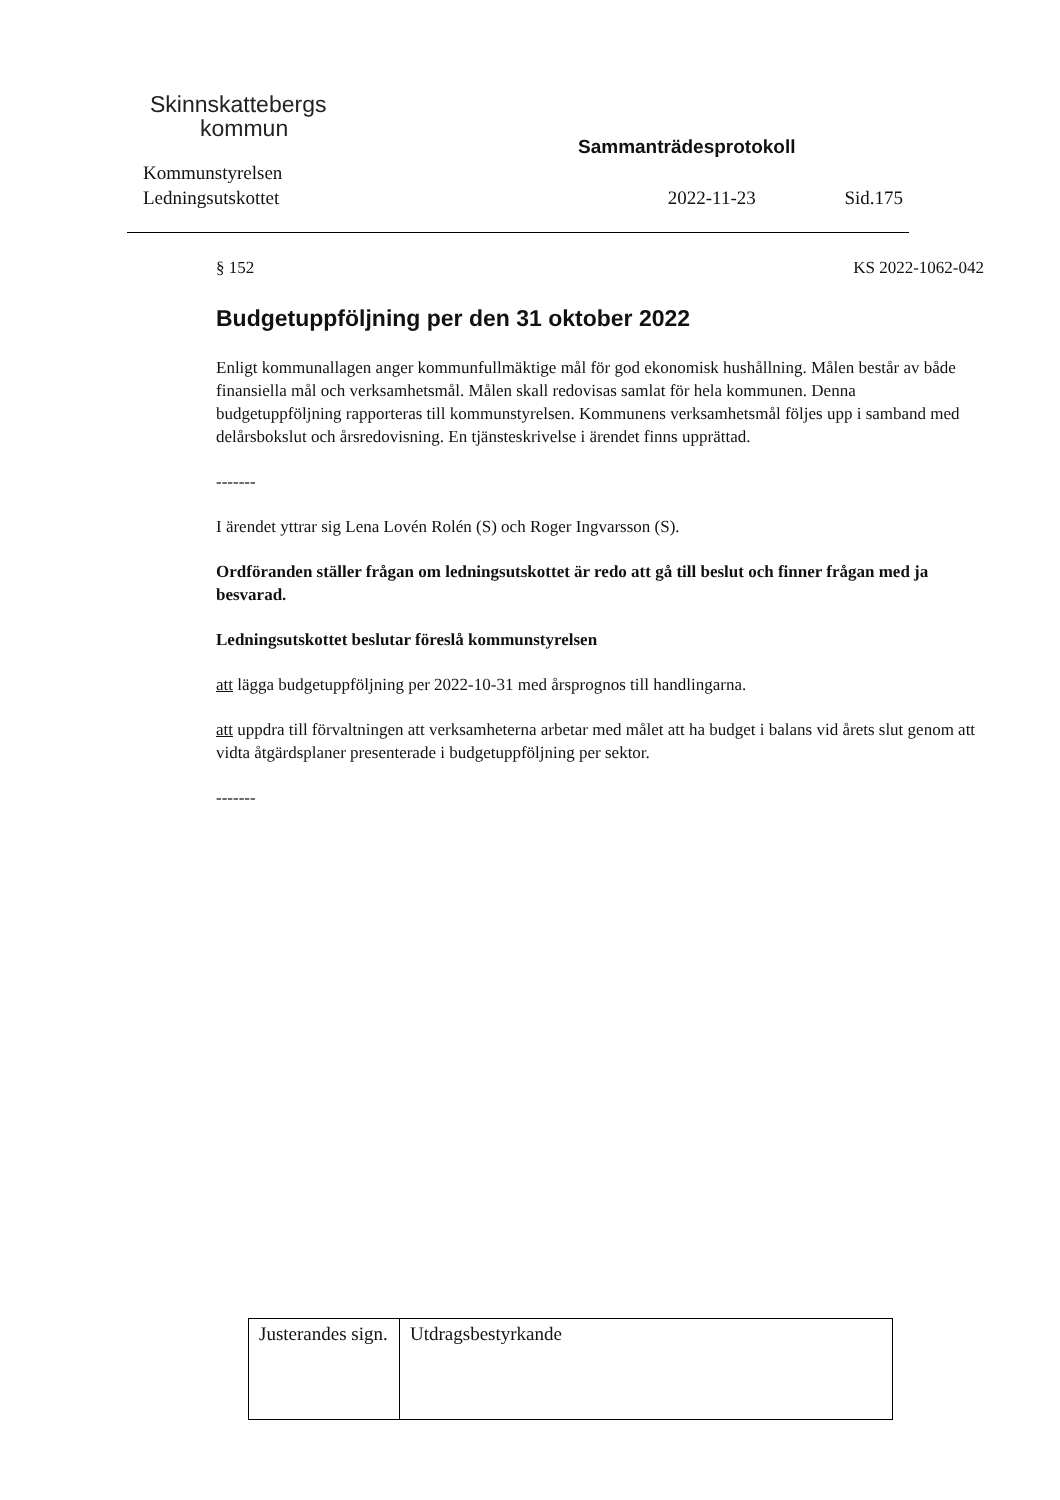Skinnskattebergs
kommun
Sammanträdesprotokoll
Kommunstyrelsen
Ledningsutskottet 2022-11-23 Sid.175
§ 152 KS 2022-1062-042
Budgetuppföljning per den 31 oktober 2022
Enligt kommunallagen anger kommunfullmäktige mål för god ekonomisk hushållning. Målen består av både finansiella mål och verksamhetsmål. Målen skall redovisas samlat för hela kommunen. Denna budgetuppföljning rapporteras till kommunstyrelsen. Kommunens verksamhetsmål följes upp i samband med delårsbokslut och årsredovisning. En tjänsteskrivelse i ärendet finns upprättad.
-------
I ärendet yttrar sig Lena Lovén Rolén (S) och Roger Ingvarsson (S).
Ordföranden ställer frågan om ledningsutskottet är redo att gå till beslut och finner frågan med ja besvarad.
Ledningsutskottet beslutar föreslå kommunstyrelsen
att lägga budgetuppföljning per 2022-10-31 med årsprognos till handlingarna.
att uppdra till förvaltningen att verksamheterna arbetar med målet att ha budget i balans vid årets slut genom att vidta åtgärdsplaner presenterade i budgetuppföljning per sektor.
-------
| Justerandes sign. | Utdragsbestyrkande |